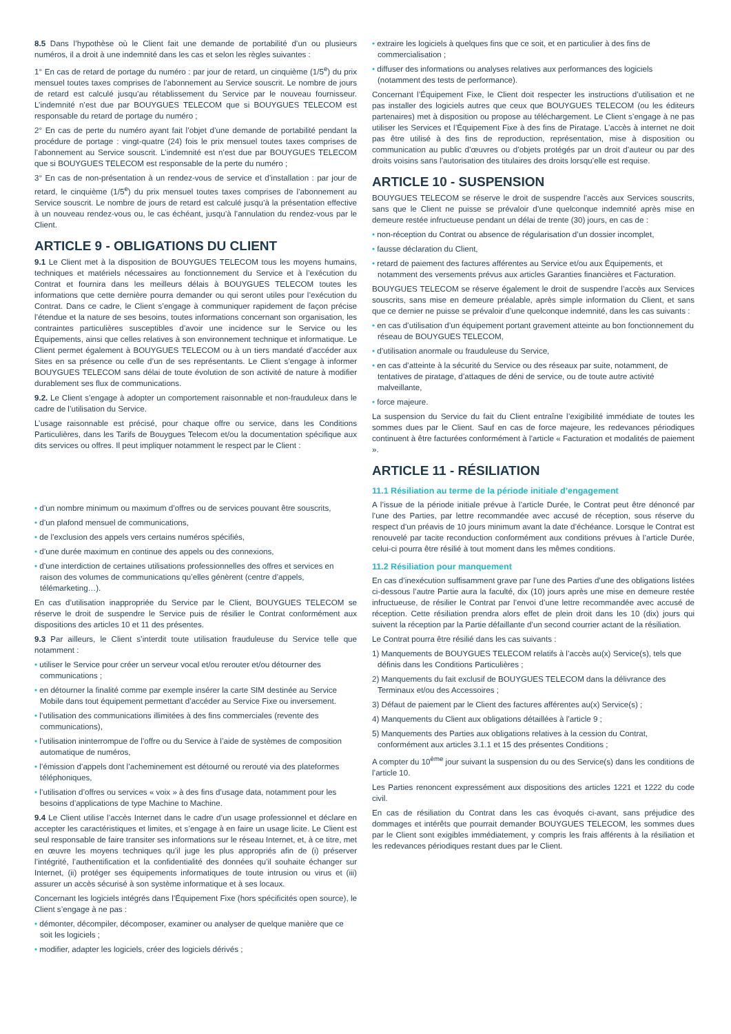8.5 Dans l’hypothèse où le Client fait une demande de portabilité d’un ou plusieurs numéros, il a droit à une indemnité dans les cas et selon les règles suivantes :
1° En cas de retard de portage du numéro : par jour de retard, un cinquième (1/5<sup>e</sup>) du prix mensuel toutes taxes comprises de l’abonnement au Service souscrit. Le nombre de jours de retard est calculé jusqu’au rétablissement du Service par le nouveau fournisseur. L’indemnité n’est due par BOUYGUES TELECOM que si BOUYGUES TELECOM est responsable du retard de portage du numéro ;
2° En cas de perte du numéro ayant fait l’objet d’une demande de portabilité pendant la procédure de portage : vingt-quatre (24) fois le prix mensuel toutes taxes comprises de l’abonnement au Service souscrit. L’indemnité est n’est due par BOUYGUES TELECOM que si BOUYGUES TELECOM est responsable de la perte du numéro ;
3° En cas de non-présentation à un rendez-vous de service et d’installation : par jour de retard, le cinquième (1/5<sup>e</sup>) du prix mensuel toutes taxes comprises de l’abonnement au Service souscrit. Le nombre de jours de retard est calculé jusqu’à la présentation effective à un nouveau rendez-vous ou, le cas échéant, jusqu’à l’annulation du rendez-vous par le Client.
ARTICLE 9 - OBLIGATIONS DU CLIENT
9.1 Le Client met à la disposition de BOUYGUES TELECOM tous les moyens humains, techniques et matériels nécessaires au fonctionnement du Service et à l’exécution du Contrat et fournira dans les meilleurs délais à BOUYGUES TELECOM toutes les informations que cette dernière pourra demander ou qui seront utiles pour l’exécution du Contrat. Dans ce cadre, le Client s’engage à communiquer rapidement de façon précise l’étendue et la nature de ses besoins, toutes informations concernant son organisation, les contraintes particulières susceptibles d’avoir une incidence sur le Service ou les Équipements, ainsi que celles relatives à son environnement technique et informatique. Le Client permet également à BOUYGUES TELECOM ou à un tiers mandaté d’accéder aux Sites en sa présence ou celle d’un de ses représentants. Le Client s’engage à informer BOUYGUES TELECOM sans délai de toute évolution de son activité de nature à modifier durablement ses flux de communications.
9.2. Le Client s’engage à adopter un comportement raisonnable et non-frauduleux dans le cadre de l’utilisation du Service.
L’usage raisonnable est précisé, pour chaque offre ou service, dans les Conditions Particulières, dans les Tarifs de Bouygues Telecom et/ou la documentation spécifique aux dits services ou offres. Il peut impliquer notamment le respect par le Client :
• d’un nombre minimum ou maximum d’offres ou de services pouvant être souscrits,
• d’un plafond mensuel de communications,
• de l’exclusion des appels vers certains numéros spécifiés,
• d’une durée maximum en continue des appels ou des connexions,
• d’une interdiction de certaines utilisations professionnelles des offres et services en raison des volumes de communications qu’elles génèrent (centre d’appels, télémarketing…).
En cas d’utilisation inappropriée du Service par le Client, BOUYGUES TELECOM se réserve le droit de suspendre le Service puis de résilier le Contrat conformément aux dispositions des articles 10 et 11 des présentes.
9.3 Par ailleurs, le Client s’interdit toute utilisation frauduleuse du Service telle que notamment :
• utiliser le Service pour créer un serveur vocal et/ou rerouter et/ou détourner des communications ;
• en détourner la finalité comme par exemple insérer la carte SIM destinée au Service Mobile dans tout équipement permettant d’accéder au Service Fixe ou inversement.
• l’utilisation des communications illimitées à des fins commerciales (revente des communications),
• l’utilisation ininterrompue de l’offre ou du Service à l’aide de systèmes de composition automatique de numéros,
• l’émission d’appels dont l’acheminement est détourné ou rerouté via des plateformes téléphoniques,
• l’utilisation d’offres ou services « voix » à des fins d’usage data, notamment pour les besoins d’applications de type Machine to Machine.
9.4 Le Client utilise l’accès Internet dans le cadre d’un usage professionnel et déclare en accepter les caractéristiques et limites, et s’engage à en faire un usage licite. Le Client est seul responsable de faire transiter ses informations sur le réseau Internet, et, à ce titre, met en œuvre les moyens techniques qu’il juge les plus appropriés afin de (i) préserver l’intégrité, l’authentification et la confidentialité des données qu’il souhaite échanger sur Internet, (ii) protéger ses équipements informatiques de toute intrusion ou virus et (iii) assurer un accès sécurisé à son système informatique et à ses locaux.
Concernant les logiciels intégrés dans l’Équipement Fixe (hors spécificités open source), le Client s’engage à ne pas :
• démonter, décompiler, décomposer, examiner ou analyser de quelque manière que ce soit les logiciels ;
• modifier, adapter les logiciels, créer des logiciels dérivés ;
• extraire les logiciels à quelques fins que ce soit, et en particulier à des fins de commercialisation ;
• diffuser des informations ou analyses relatives aux performances des logiciels (notamment des tests de performance).
Concernant l’Équipement Fixe, le Client doit respecter les instructions d’utilisation et ne pas installer des logiciels autres que ceux que BOUYGUES TELECOM (ou les éditeurs partenaires) met à disposition ou propose au téléchargement. Le Client s’engage à ne pas utiliser les Services et l’Équipement Fixe à des fins de Piratage. L’accès à internet ne doit pas être utilisé à des fins de reproduction, représentation, mise à disposition ou communication au public d’œuvres ou d’objets protégés par un droit d’auteur ou par des droits voisins sans l’autorisation des titulaires des droits lorsqu’elle est requise.
ARTICLE 10 - SUSPENSION
BOUYGUES TELECOM se réserve le droit de suspendre l’accès aux Services souscrits, sans que le Client ne puisse se prévaloir d’une quelconque indemnité après mise en demeure restée infructueuse pendant un délai de trente (30) jours, en cas de :
• non-réception du Contrat ou absence de régularisation d’un dossier incomplet,
• fausse déclaration du Client,
• retard de paiement des factures afférentes au Service et/ou aux Équipements, et notamment des versements prévus aux articles Garanties financières et Facturation.
BOUYGUES TELECOM se réserve également le droit de suspendre l’accès aux Services souscrits, sans mise en demeure préalable, après simple information du Client, et sans que ce dernier ne puisse se prévaloir d’une quelconque indemnité, dans les cas suivants :
• en cas d’utilisation d’un équipement portant gravement atteinte au bon fonctionnement du réseau de BOUYGUES TELECOM,
• d’utilisation anormale ou frauduleuse du Service,
• en cas d’atteinte à la sécurité du Service ou des réseaux par suite, notamment, de tentatives de piratage, d’attaques de déni de service, ou de toute autre activité malveillante,
• force majeure.
La suspension du Service du fait du Client entraîne l’exigibilité immédiate de toutes les sommes dues par le Client. Sauf en cas de force majeure, les redevances périodiques continuent à être facturées conformément à l’article « Facturation et modalités de paiement ».
ARTICLE 11 - RÉSILIATION
11.1 Résiliation au terme de la période initiale d’engagement
A l’issue de la période initiale prévue à l’article Durée, le Contrat peut être dénoncé par l’une des Parties, par lettre recommandée avec accusé de réception, sous réserve du respect d’un préavis de 10 jours minimum avant la date d’échéance. Lorsque le Contrat est renouvelé par tacite reconduction conformément aux conditions prévues à l’article Durée, celui-ci pourra être résilié à tout moment dans les mêmes conditions.
11.2 Résiliation pour manquement
En cas d’inexécution suffisamment grave par l’une des Parties d’une des obligations listées ci-dessous l’autre Partie aura la faculté, dix (10) jours après une mise en demeure restée infructueuse, de résilier le Contrat par l’envoi d’une lettre recommandée avec accusé de réception. Cette résiliation prendra alors effet de plein droit dans les 10 (dix) jours qui suivent la réception par la Partie défaillante d’un second courrier actant de la résiliation.
Le Contrat pourra être résilié dans les cas suivants :
1) Manquements de BOUYGUES TELECOM relatifs à l’accès au(x) Service(s), tels que définis dans les Conditions Particulières ;
2) Manquements du fait exclusif de BOUYGUES TELECOM dans la délivrance des Terminaux et/ou des Accessoires ;
3) Défaut de paiement par le Client des factures afférentes au(x) Service(s) ;
4) Manquements du Client aux obligations détaillées à l’article 9 ;
5) Manquements des Parties aux obligations relatives à la cession du Contrat, conformément aux articles 3.1.1 et 15 des présentes Conditions ;
A compter du 10<sup>ème</sup> jour suivant la suspension du ou des Service(s) dans les conditions de l’article 10.
Les Parties renoncent expressément aux dispositions des articles 1221 et 1222 du code civil.
En cas de résiliation du Contrat dans les cas évoqués ci-avant, sans préjudice des dommages et intérêts que pourrait demander BOUYGUES TELECOM, les sommes dues par le Client sont exigibles immédiatement, y compris les frais afférents à la résiliation et les redevances périodiques restant dues par le Client.